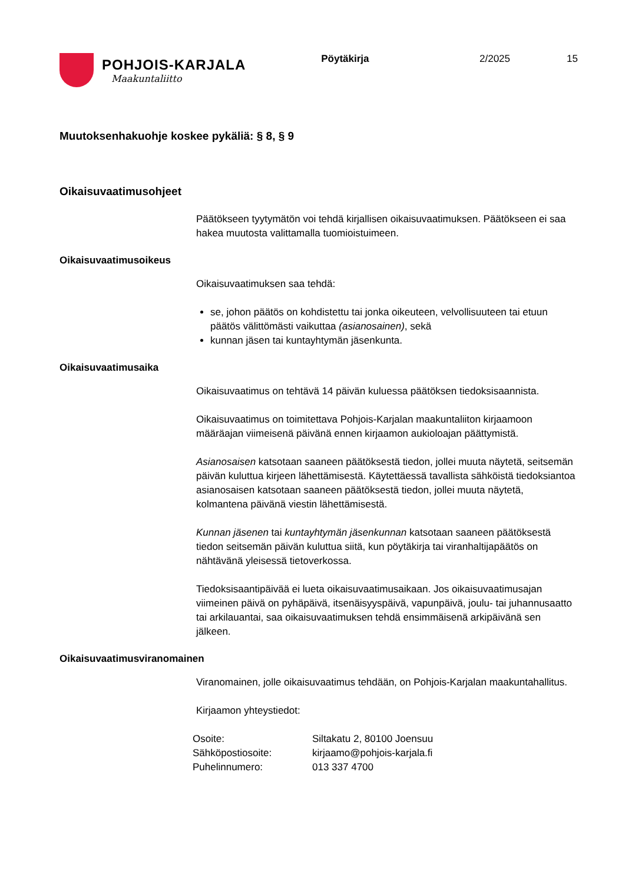POHJOIS-KARJALA
Maakuntaliitto
Pöytäkirja 2/2025 15
Muutoksenhakuohje koskee pykäliä: § 8, § 9
Oikaisuvaatimusohjeet
Päätökseen tyytymätön voi tehdä kirjallisen oikaisuvaatimuksen. Päätökseen ei saa hakea muutosta valittamalla tuomioistuimeen.
Oikaisuvaatimusoikeus
Oikaisuvaatimuksen saa tehdä:
se, johon päätös on kohdistettu tai jonka oikeuteen, velvollisuuteen tai etuun päätös välittömästi vaikuttaa (asianosainen), sekä
kunnan jäsen tai kuntayhtymän jäsenkunta.
Oikaisuvaatimusaika
Oikaisuvaatimus on tehtävä 14 päivän kuluessa päätöksen tiedoksisaannista.
Oikaisuvaatimus on toimitettava Pohjois-Karjalan maakuntaliiton kirjaamoon määräajan viimeisenä päivänä ennen kirjaamon aukioloajan päättymistä.
Asianosaisen katsotaan saaneen päätöksestä tiedon, jollei muuta näytetä, seitsemän päivän kuluttua kirjeen lähettämisestä. Käytettäessä tavallista sähköistä tiedoksiantoa asianosaisen katsotaan saaneen päätöksestä tiedon, jollei muuta näytetä, kolmantena päivänä viestin lähettämisestä.
Kunnan jäsenen tai kuntayhtymän jäsenkunnan katsotaan saaneen päätöksestä tiedon seitsemän päivän kuluttua siitä, kun pöytäkirja tai viranhaltijapäätös on nähtävänä yleisessä tietoverkossa.
Tiedoksisaantipäivää ei lueta oikaisuvaatimusaikaan. Jos oikaisuvaatimusajan viimeinen päivä on pyhäpäivä, itsenäisyyspäivä, vapunpäivä, joulu- tai juhannusaatto tai arkilauantai, saa oikaisuvaatimuksen tehdä ensimmäisenä arkipäivänä sen jälkeen.
Oikaisuvaatimusviranomainen
Viranomainen, jolle oikaisuvaatimus tehdään, on Pohjois-Karjalan maakuntahallitus.
Kirjaamon yhteystiedot:
| Osoite: | Siltakatu 2, 80100 Joensuu |
| Sähköpostiosoite: | kirjaamo@pohjois-karjala.fi |
| Puhelinnumero: | 013 337 4700 |